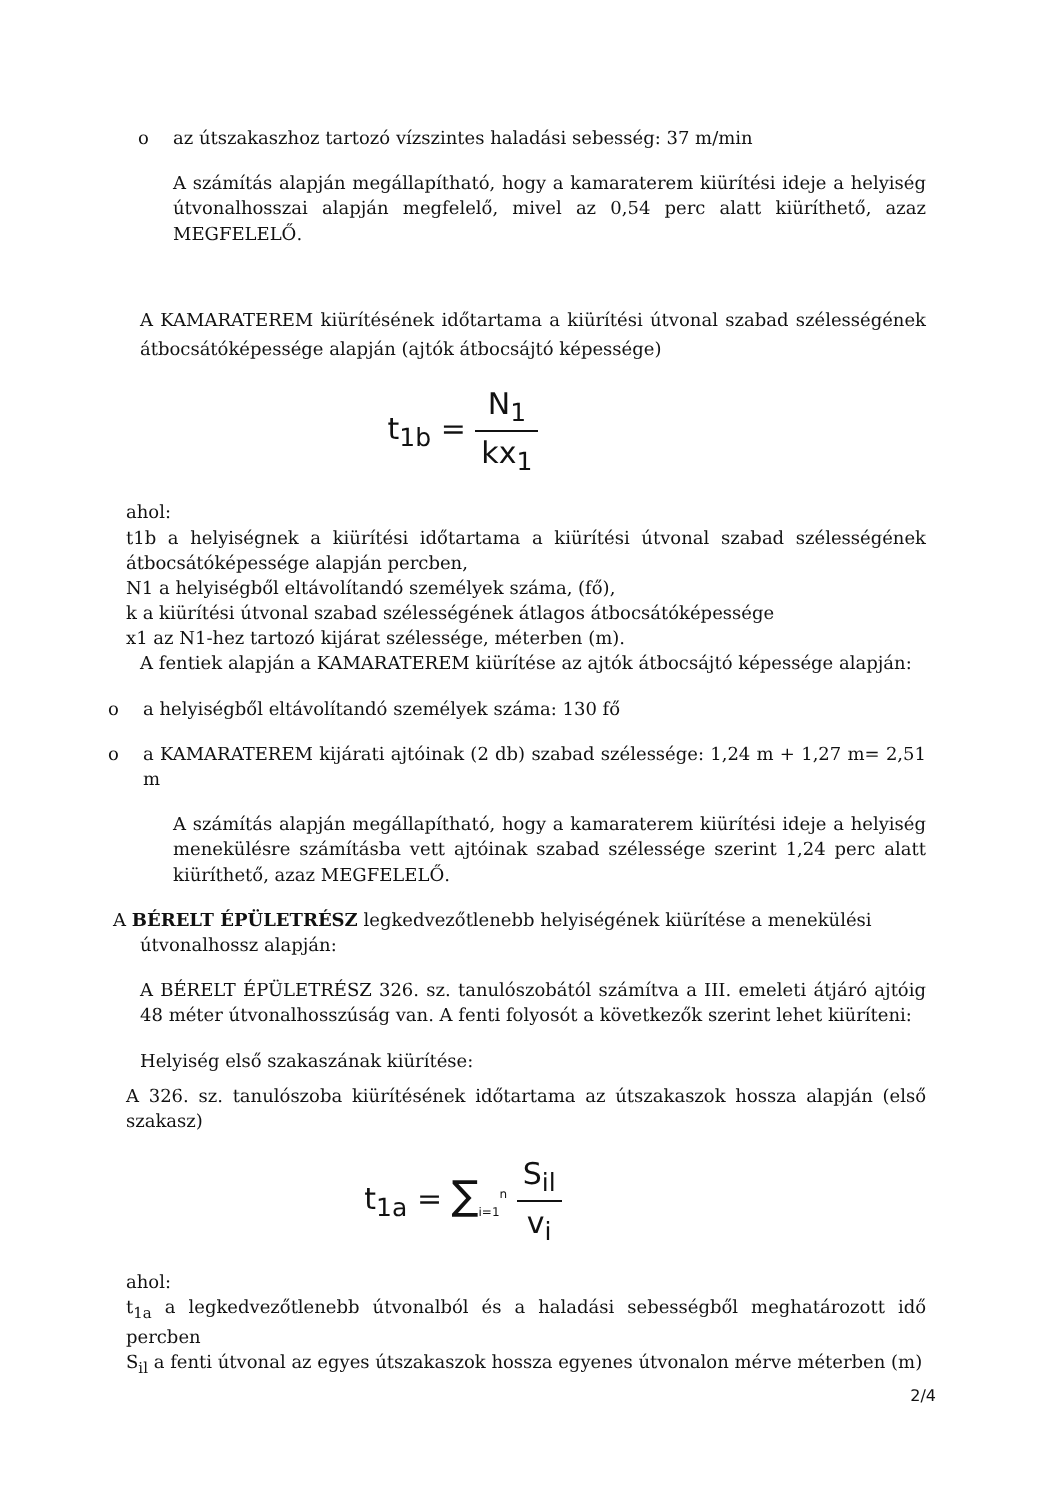o az útszakaszhoz tartozó vízszintes haladási sebesség: 37 m/min
A számítás alapján megállapítható, hogy a kamaraterem kiürítési ideje a helyiség útvonalhosszai alapján megfelelő, mivel az 0,54 perc alatt kiüríthető, azaz MEGFELELŐ.
A KAMARATEREM kiürítésének időtartama a kiürítési útvonal szabad szélességének átbocsátóképessége alapján (ajtók átbocsájtó képessége)
t<sub>1b</sub> = N<sub>1</sub> kx<sub>1</sub>
ahol:
t1b a helyiségnek a kiürítési időtartama a kiürítési útvonal szabad szélességének átbocsátóképessége alapján percben,
N1 a helyiségből eltávolítandó személyek száma, (fő),
k a kiürítési útvonal szabad szélességének átlagos átbocsátóképessége
x1 az N1-hez tartozó kijárat szélessége, méterben (m).
A fentiek alapján a KAMARATEREM kiürítése az ajtók átbocsájtó képessége alapján:
o a helyiségből eltávolítandó személyek száma: 130 fő
o a KAMARATEREM kijárati ajtóinak (2 db) szabad szélessége: 1,24 m + 1,27 m= 2,51 m
A számítás alapján megállapítható, hogy a kamaraterem kiürítési ideje a helyiség menekülésre számításba vett ajtóinak szabad szélessége szerint 1,24 perc alatt kiüríthető, azaz MEGFELELŐ.
A BÉRELT ÉPÜLETRÉSZ legkedvezőtlenebb helyiségének kiürítése a menekülési
útvonalhossz alapján:
A BÉRELT ÉPÜLETRÉSZ 326. sz. tanulószobától számítva a III. emeleti átjáró ajtóig 48 méter útvonalhosszúság van. A fenti folyosót a következők szerint lehet kiüríteni:
Helyiség első szakaszának kiürítése:
A 326. sz. tanulószoba kiürítésének időtartama az útszakaszok hossza alapján (első szakasz)
t<sub>1a</sub> = ∑<sub>i=1</sub><sup>n</sup> S<sub>il</sub> v<sub>i</sub>
ahol:
t<sub>1a</sub> a legkedvezőtlenebb útvonalból és a haladási sebességből meghatározott idő percben
S<sub>il</sub> a fenti útvonal az egyes útszakaszok hossza egyenes útvonalon mérve méterben (m)
2/4